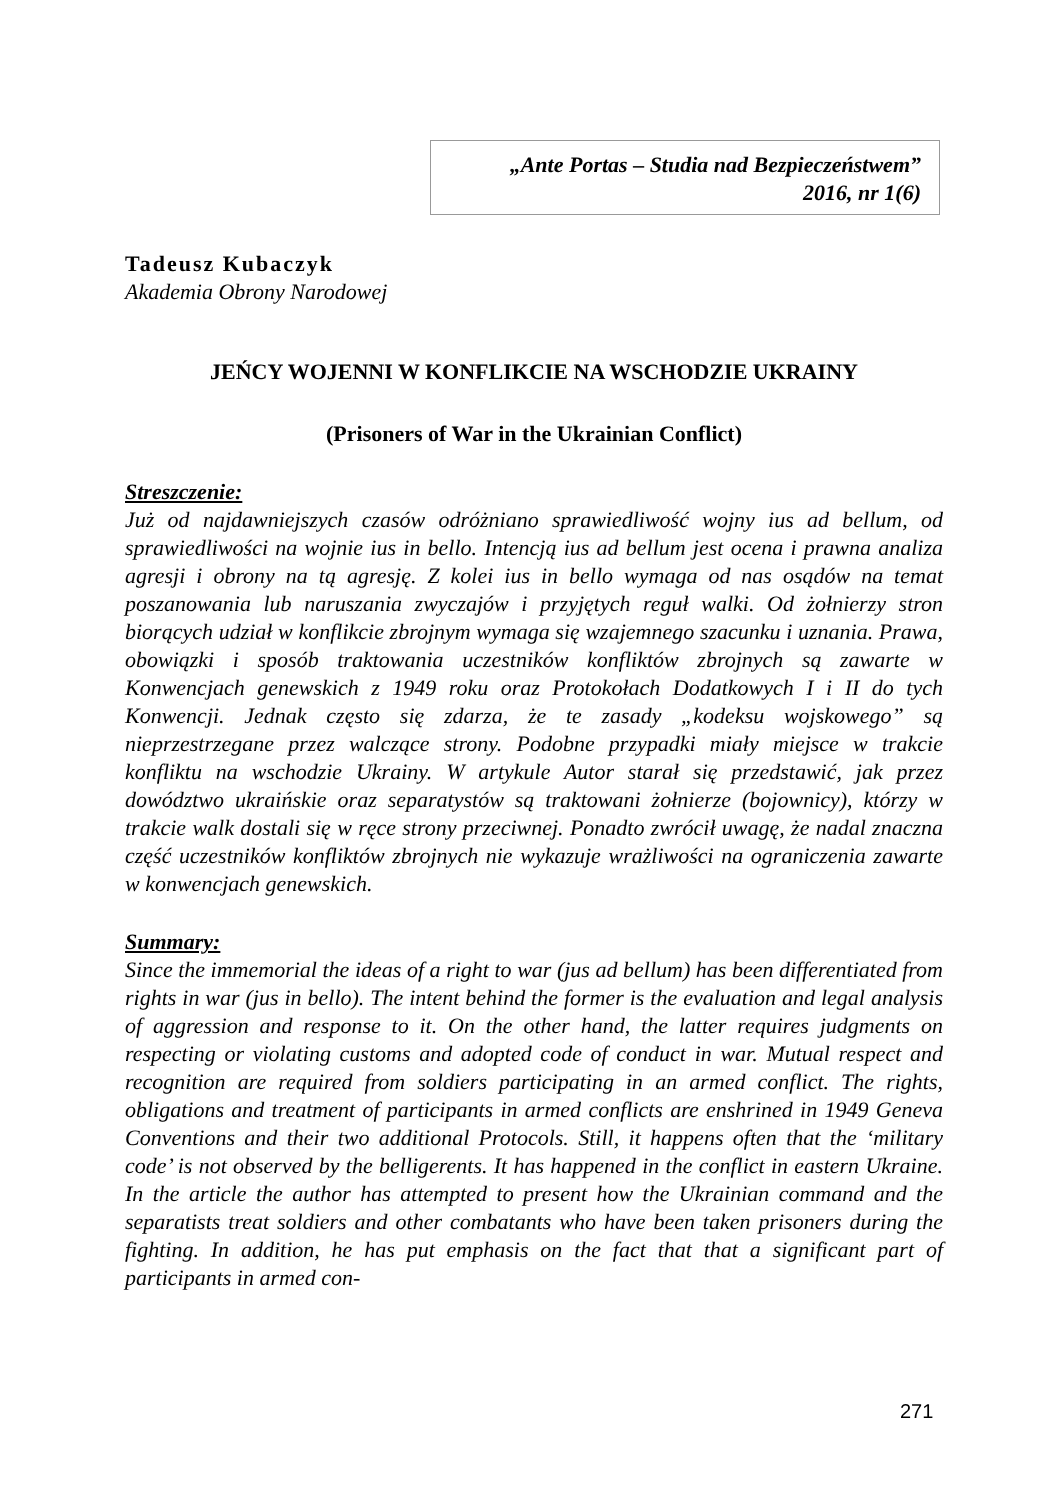„Ante Portas – Studia nad Bezpieczeństwem”
2016, nr 1(6)
Tadeusz Kubaczyk
Akademia Obrony Narodowej
JEŃCY WOJENNI W KONFLIKCIE NA WSCHODZIE UKRAINY
(Prisoners of War in the Ukrainian Conflict)
Streszczenie:
Już od najdawniejszych czasów odróżniano sprawiedliwość wojny ius ad bellum, od sprawiedliwości na wojnie ius in bello. Intencją ius ad bellum jest ocena i prawna analiza agresji i obrony na tą agresję. Z kolei ius in bello wymaga od nas osądów na temat poszanowania lub naruszania zwyczajów i przyjętych reguł walki. Od żołnierzy stron biorących udział w konflikcie zbrojnym wymaga się wzajemnego szacunku i uznania. Prawa, obowiązki i sposób traktowania uczestników konfliktów zbrojnych są zawarte w Konwencjach genewskich z 1949 roku oraz Protokołach Dodatkowych I i II do tych Konwencji. Jednak często się zdarza, że te zasady „kodeksu wojskowego” są nieprzestrzegane przez walczące strony. Podobne przypadki miały miejsce w trakcie konfliktu na wschodzie Ukrainy. W artykule Autor starał się przedstawić, jak przez dowództwo ukraińskie oraz separatystów są traktowani żołnierze (bojownicy), którzy w trakcie walk dostali się w ręce strony przeciwnej. Ponadto zwrócił uwagę, że nadal znaczna część uczestników konfliktów zbrojnych nie wykazuje wrażliwości na ograniczenia zawarte w konwencjach genewskich.
Summary:
Since the immemorial the ideas of a right to war (jus ad bellum) has been differentiated from rights in war (jus in bello). The intent behind the former is the evaluation and legal analysis of aggression and response to it. On the other hand, the latter requires judgments on respecting or violating customs and adopted code of conduct in war. Mutual respect and recognition are required from soldiers participating in an armed conflict. The rights, obligations and treatment of participants in armed conflicts are enshrined in 1949 Geneva Conventions and their two additional Protocols. Still, it happens often that the ‘military code’ is not observed by the belligerents. It has happened in the conflict in eastern Ukraine. In the article the author has attempted to present how the Ukrainian command and the separatists treat soldiers and other combatants who have been taken prisoners during the fighting. In addition, he has put emphasis on the fact that that a significant part of participants in armed con-
271